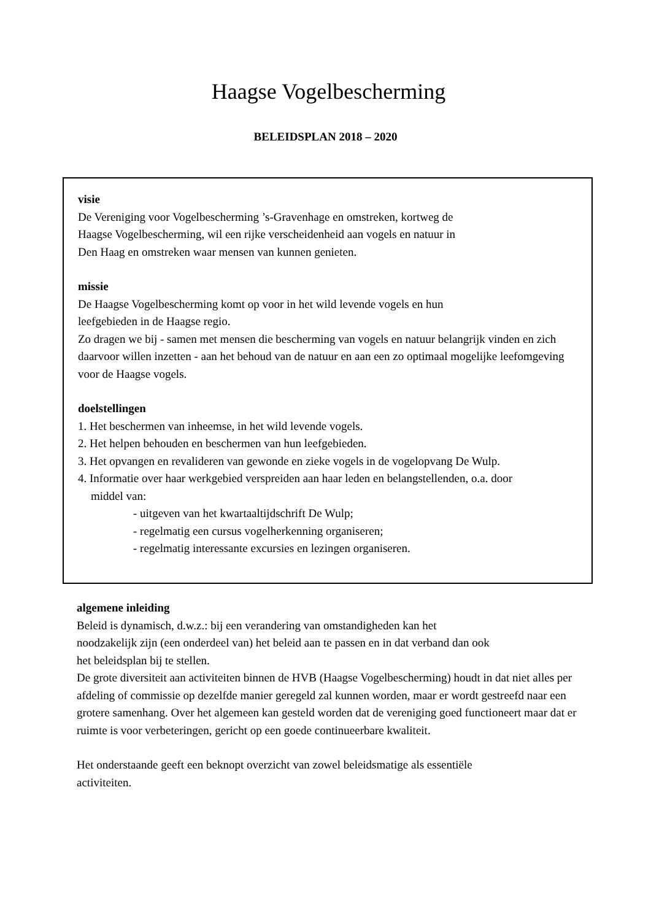Haagse Vogelbescherming
BELEIDSPLAN 2018 – 2020
visie
De Vereniging voor Vogelbescherming ’s-Gravenhage en omstreken, kortweg de
Haagse Vogelbescherming, wil een rijke verscheidenheid aan vogels en natuur in
Den Haag en omstreken waar mensen van kunnen genieten.
missie
De Haagse Vogelbescherming komt op voor in het wild levende vogels en hun
leefgebieden in de Haagse regio.
Zo dragen we bij - samen met mensen die bescherming van vogels en natuur belangrijk vinden en zich daarvoor willen inzetten - aan het behoud van de natuur en aan een zo optimaal mogelijke leefomgeving voor de Haagse vogels.
doelstellingen
1. Het beschermen van inheemse, in het wild levende vogels.
2. Het helpen behouden en beschermen van hun leefgebieden.
3. Het opvangen en revalideren van gewonde en zieke vogels in de vogelopvang De Wulp.
4. Informatie over haar werkgebied verspreiden aan haar leden en belangstellenden, o.a. door
middel van:
- uitgeven van het kwartaaltijdschrift De Wulp;
- regelmatig een cursus vogelherkenning organiseren;
- regelmatig interessante excursies en lezingen organiseren.
algemene inleiding
Beleid is dynamisch, d.w.z.: bij een verandering van omstandigheden kan het
noodzakelijk zijn (een onderdeel van) het beleid aan te passen en in dat verband dan ook
het beleidsplan bij te stellen.
De grote diversiteit aan activiteiten binnen de HVB (Haagse Vogelbescherming) houdt in dat niet alles per afdeling of commissie op dezelfde manier geregeld zal kunnen worden, maar er wordt gestreefd naar een grotere samenhang. Over het algemeen kan gesteld worden dat de vereniging goed functioneert maar dat er ruimte is voor verbeteringen, gericht op een goede continueerbare kwaliteit.
Het onderstaande geeft een beknopt overzicht van zowel beleidsmatige als essentiële
activiteiten.